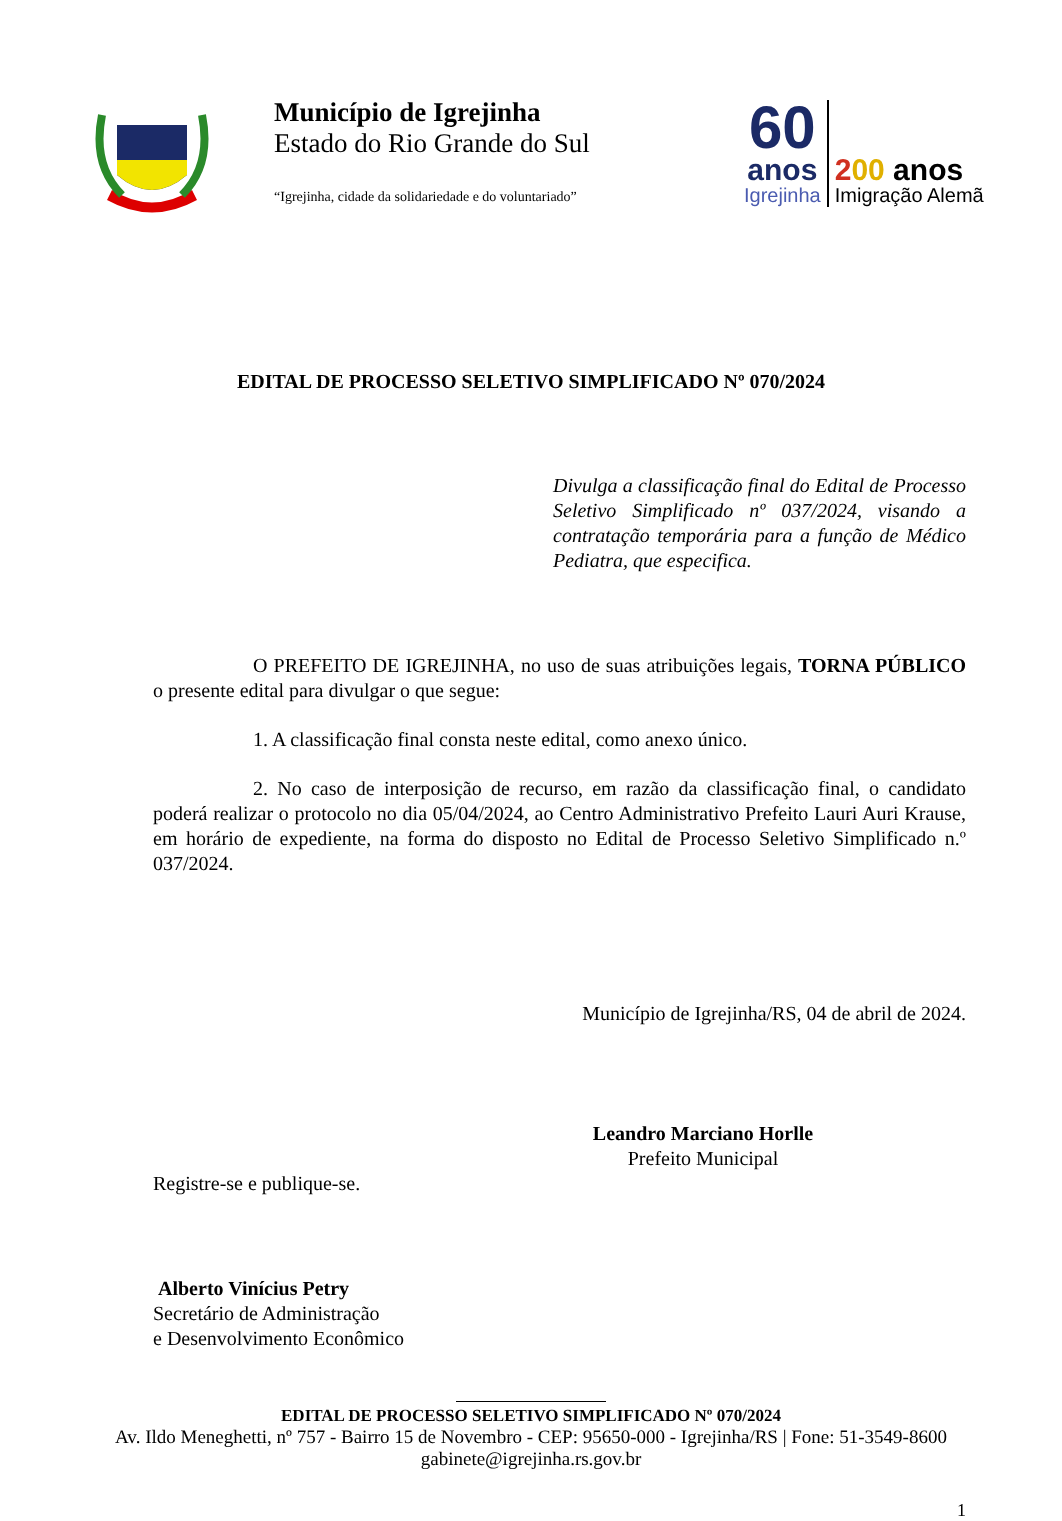Município de Igrejinha
Estado do Rio Grande do Sul
“Igrejinha, cidade da solidariedade e do voluntariado”
60
anos
Igrejinha
200 anos
Imigração Alemã
EDITAL DE PROCESSO SELETIVO SIMPLIFICADO Nº 070/2024
Divulga a classificação final do Edital de Processo Seletivo Simplificado nº 037/2024, visando a contratação temporária para a função de Médico Pediatra, que especifica.
O PREFEITO DE IGREJINHA, no uso de suas atribuições legais, TORNA PÚBLICO o presente edital para divulgar o que segue:
1. A classificação final consta neste edital, como anexo único.
2. No caso de interposição de recurso, em razão da classificação final, o candidato poderá realizar o protocolo no dia 05/04/2024, ao Centro Administrativo Prefeito Lauri Auri Krause, em horário de expediente, na forma do disposto no Edital de Processo Seletivo Simplificado n.º 037/2024.
Município de Igrejinha/RS, 04 de abril de 2024.
Leandro Marciano Horlle
Prefeito Municipal
Registre-se e publique-se.
Alberto Vinícius Petry
Secretário de Administração
e Desenvolvimento Econômico
EDITAL DE PROCESSO SELETIVO SIMPLIFICADO Nº 070/2024
Av. Ildo Meneghetti, nº 757 - Bairro 15 de Novembro - CEP: 95650-000 - Igrejinha/RS | Fone: 51-3549-8600
gabinete@igrejinha.rs.gov.br
1